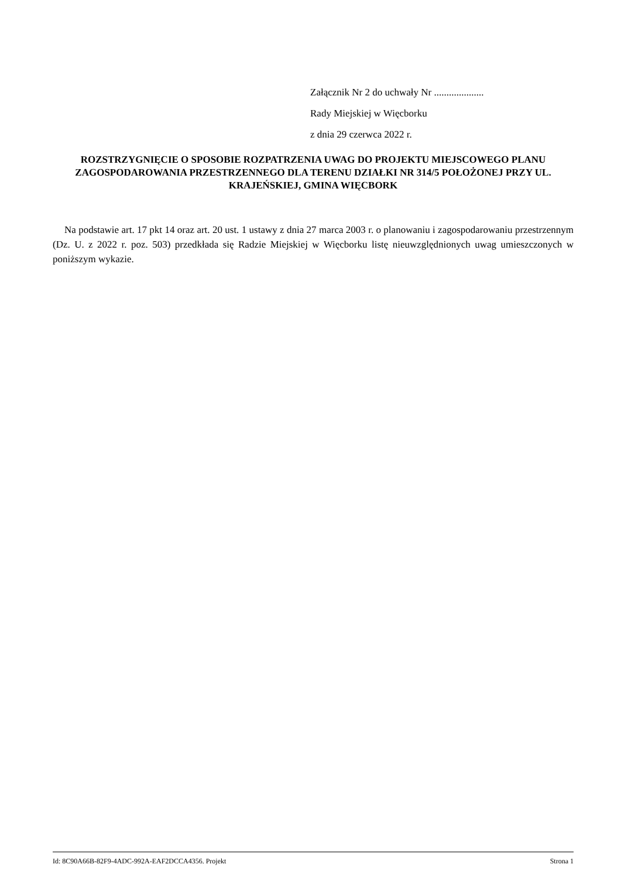Załącznik Nr 2 do uchwały Nr ....................
Rady Miejskiej w Więcborku
z dnia 29 czerwca 2022 r.
ROZSTRZYGNIĘCIE O SPOSOBIE ROZPATRZENIA UWAG DO PROJEKTU MIEJSCOWEGO PLANU ZAGOSPODAROWANIA PRZESTRZENNEGO DLA TERENU DZIAŁKI NR 314/5 POŁOŻONEJ PRZY UL. KRAJEŃSKIEJ, GMINA WIĘCBORK
Na podstawie art. 17 pkt 14 oraz art. 20 ust. 1 ustawy z dnia 27 marca 2003 r. o planowaniu i zagospodarowaniu przestrzennym (Dz. U. z 2022 r. poz. 503) przedkłada się Radzie Miejskiej w Więcborku listę nieuwzględnionych uwag umieszczonych w poniższym wykazie.
Id: 8C90A66B-82F9-4ADC-992A-EAF2DCCA4356. Projekt Strona 1